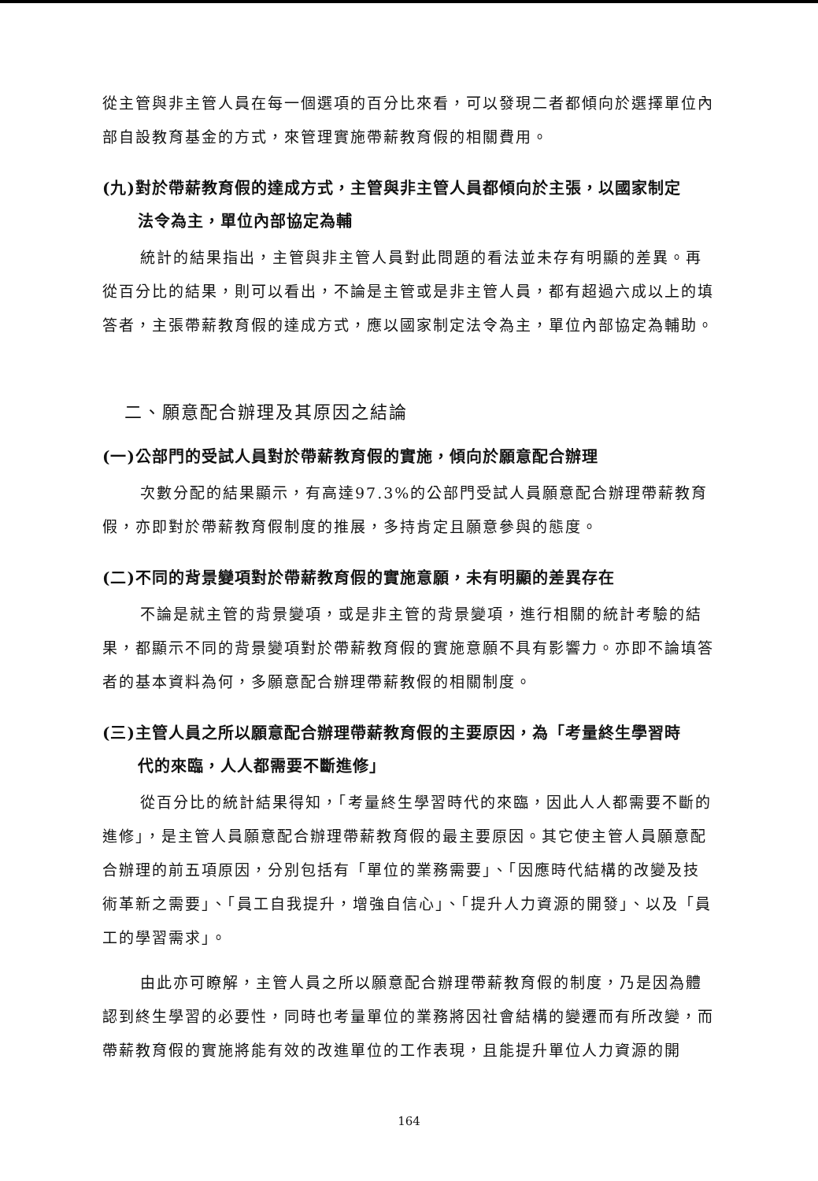從主管與非主管人員在每一個選項的百分比來看，可以發現二者都傾向於選擇單位內部自設教育基金的方式，來管理實施帶薪教育假的相關費用。
(九)對於帶薪教育假的達成方式，主管與非主管人員都傾向於主張，以國家制定
法令為主，單位內部協定為輔
統計的結果指出，主管與非主管人員對此問題的看法並未存有明顯的差異。再從百分比的結果，則可以看出，不論是主管或是非主管人員，都有超過六成以上的填答者，主張帶薪教育假的達成方式，應以國家制定法令為主，單位內部協定為輔助。
二、願意配合辦理及其原因之結論
(一)公部門的受試人員對於帶薪教育假的實施，傾向於願意配合辦理
次數分配的結果顯示，有高達97.3%的公部門受試人員願意配合辦理帶薪教育假，亦即對於帶薪教育假制度的推展，多持肯定且願意參與的態度。
(二)不同的背景變項對於帶薪教育假的實施意願，未有明顯的差異存在
不論是就主管的背景變項，或是非主管的背景變項，進行相關的統計考驗的結果，都顯示不同的背景變項對於帶薪教育假的實施意願不具有影響力。亦即不論填答者的基本資料為何，多願意配合辦理帶薪教假的相關制度。
(三)主管人員之所以願意配合辦理帶薪教育假的主要原因，為「考量終生學習時
代的來臨，人人都需要不斷進修」
從百分比的統計結果得知，「考量終生學習時代的來臨，因此人人都需要不斷的進修」，是主管人員願意配合辦理帶薪教育假的最主要原因。其它使主管人員願意配合辦理的前五項原因，分別包括有「單位的業務需要」、「因應時代結構的改變及技術革新之需要」、「員工自我提升，增強自信心」、「提升人力資源的開發」、以及「員工的學習需求」。
由此亦可瞭解，主管人員之所以願意配合辦理帶薪教育假的制度，乃是因為體認到終生學習的必要性，同時也考量單位的業務將因社會結構的變遷而有所改變，而帶薪教育假的實施將能有效的改進單位的工作表現，且能提升單位人力資源的開
164